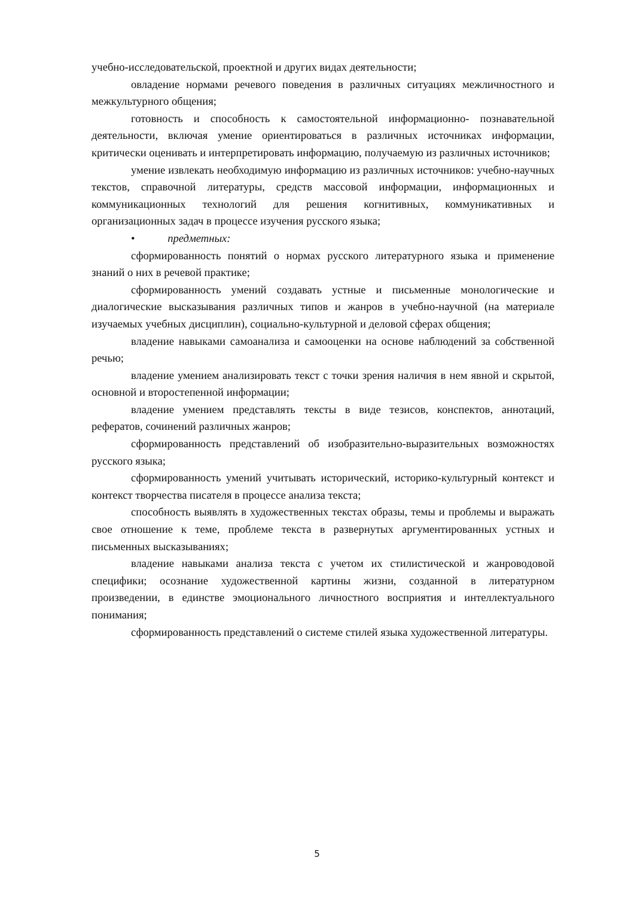учебно-исследовательской, проектной и других видах деятельности;
овладение нормами речевого поведения в различных ситуациях межличностного и межкультурного общения;
готовность и способность к самостоятельной информационно- познавательной деятельности, включая умение ориентироваться в различных источниках информации, критически оценивать и интерпретировать информацию, получаемую из различных источников;
умение извлекать необходимую информацию из различных источников: учебно-научных текстов, справочной литературы, средств массовой информации, информационных и коммуникационных технологий для решения когнитивных, коммуникативных и организационных задач в процессе изучения русского языка;
• предметных:
сформированность понятий о нормах русского литературного языка и применение знаний о них в речевой практике;
сформированность умений создавать устные и письменные монологические и диалогические высказывания различных типов и жанров в учебно-научной (на материале изучаемых учебных дисциплин), социально-культурной и деловой сферах общения;
владение навыками самоанализа и самооценки на основе наблюдений за собственной речью;
владение умением анализировать текст с точки зрения наличия в нем явной и скрытой, основной и второстепенной информации;
владение умением представлять тексты в виде тезисов, конспектов, аннотаций, рефератов, сочинений различных жанров;
сформированность представлений об изобразительно-выразительных возможностях русского языка;
сформированность умений учитывать исторический, историко-культурный контекст и контекст творчества писателя в процессе анализа текста;
способность выявлять в художественных текстах образы, темы и проблемы и выражать свое отношение к теме, проблеме текста в развернутых аргументированных устных и письменных высказываниях;
владение навыками анализа текста с учетом их стилистической и жанроводовой специфики; осознание художественной картины жизни, созданной в литературном произведении, в единстве эмоционального личностного восприятия и интеллектуального понимания;
сформированность представлений о системе стилей языка художественной литературы.
5